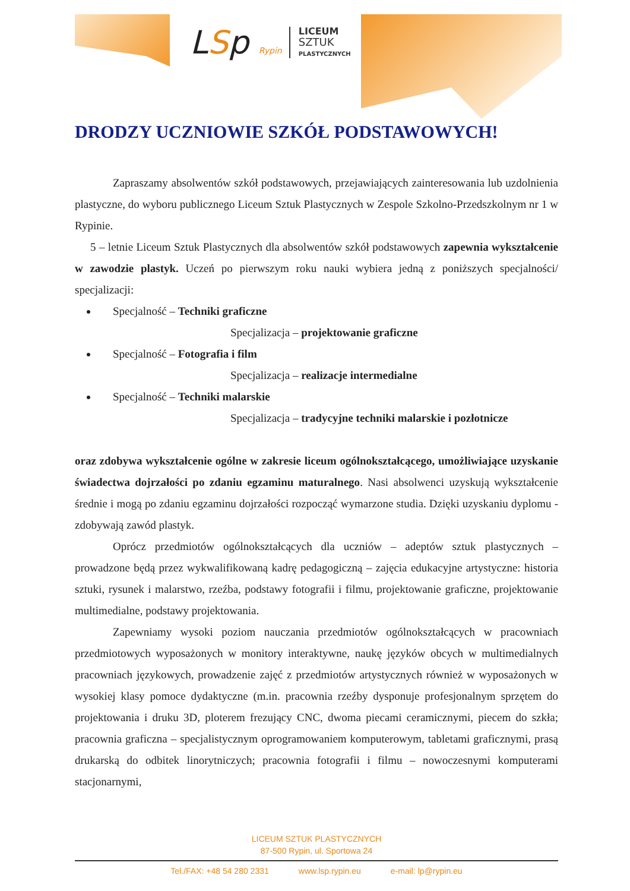LSp Rypin
LICEUM
SZTUK
PLASTYCZNYCH
DRODZY UCZNIOWIE SZKÓŁ PODSTAWOWYCH!
Zapraszamy absolwentów szkół podstawowych, przejawiających zainteresowania lub uzdolnienia plastyczne, do wyboru publicznego Liceum Sztuk Plastycznych w Zespole Szkolno-Przedszkolnym nr 1 w Rypinie.
5 – letnie Liceum Sztuk Plastycznych dla absolwentów szkół podstawowych zapewnia wykształcenie w zawodzie plastyk. Uczeń po pierwszym roku nauki wybiera jedną z poniższych specjalności/ specjalizacji:
Specjalność – Techniki graficzne
Specjalizacja – projektowanie graficzne
Specjalność – Fotografia i film
Specjalizacja – realizacje intermedialne
Specjalność – Techniki malarskie
Specjalizacja – tradycyjne techniki malarskie i pozłotnicze
oraz zdobywa wykształcenie ogólne w zakresie liceum ogólnokształcącego, umożliwiające uzyskanie świadectwa dojrzałości po zdaniu egzaminu maturalnego. Nasi absolwenci uzyskują wykształcenie średnie i mogą po zdaniu egzaminu dojrzałości rozpocząć wymarzone studia. Dzięki uzyskaniu dyplomu - zdobywają zawód plastyk.
Oprócz przedmiotów ogólnokształcących dla uczniów – adeptów sztuk plastycznych – prowadzone będą przez wykwalifikowaną kadrę pedagogiczną – zajęcia edukacyjne artystyczne: historia sztuki, rysunek i malarstwo, rzeźba, podstawy fotografii i filmu, projektowanie graficzne, projektowanie multimedialne, podstawy projektowania.
Zapewniamy wysoki poziom nauczania przedmiotów ogólnokształcących w pracowniach przedmiotowych wyposażonych w monitory interaktywne, naukę języków obcych w multimedialnych pracowniach językowych, prowadzenie zajęć z przedmiotów artystycznych również w wyposażonych w wysokiej klasy pomoce dydaktyczne (m.in. pracownia rzeźby dysponuje profesjonalnym sprzętem do projektowania i druku 3D, ploterem frezujący CNC, dwoma piecami ceramicznymi, piecem do szkła; pracownia graficzna – specjalistycznym oprogramowaniem komputerowym, tabletami graficznymi, prasą drukarską do odbitek linorytniczych; pracownia fotografii i filmu – nowoczesnymi komputerami stacjonarnymi,
LICEUM SZTUK PLASTYCZNYCH
87-500 Rypin, ul. Sportowa 24
Tel./FAX: +48 54 280 2331 www.lsp.rypin.eu e-mail: lp@rypin.eu